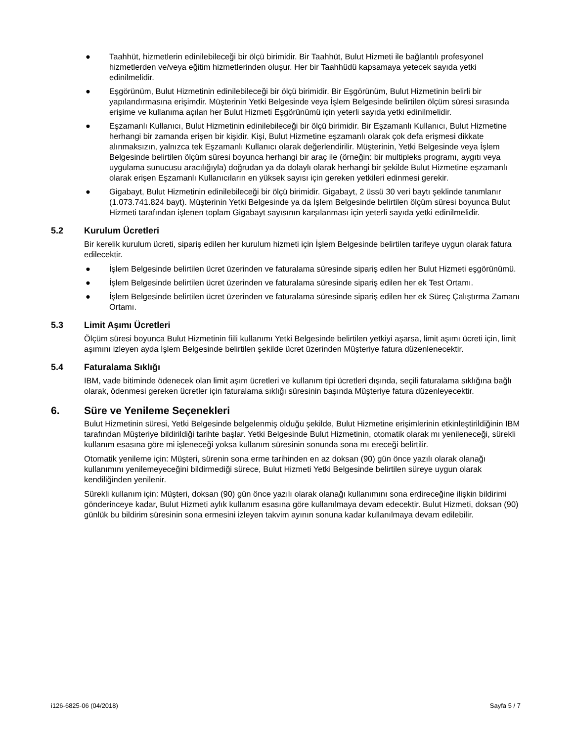● Taahhüt, hizmetlerin edinilebileceği bir ölçü birimidir. Bir Taahhüt, Bulut Hizmeti ile bağlantılı profesyonel hizmetlerden ve/veya eğitim hizmetlerinden oluşur. Her bir Taahhüdü kapsamaya yetecek sayıda yetki edinilmelidir.
● Eşgörünüm, Bulut Hizmetinin edinilebileceği bir ölçü birimidir. Bir Eşgörünüm, Bulut Hizmetinin belirli bir yapılandırmasına erişimdir. Müşterinin Yetki Belgesinde veya İşlem Belgesinde belirtilen ölçüm süresi sırasında erişime ve kullanıma açılan her Bulut Hizmeti Eşgörünümü için yeterli sayıda yetki edinilmelidir.
● Eşzamanlı Kullanıcı, Bulut Hizmetinin edinilebileceği bir ölçü birimidir. Bir Eşzamanlı Kullanıcı, Bulut Hizmetine herhangi bir zamanda erişen bir kişidir. Kişi, Bulut Hizmetine eşzamanlı olarak çok defa erişmesi dikkate alınmaksızın, yalnızca tek Eşzamanlı Kullanıcı olarak değerlendirilir. Müşterinin, Yetki Belgesinde veya İşlem Belgesinde belirtilen ölçüm süresi boyunca herhangi bir araç ile (örneğin: bir multipleks programı, aygıtı veya uygulama sunucusu aracılığıyla) doğrudan ya da dolaylı olarak herhangi bir şekilde Bulut Hizmetine eşzamanlı olarak erişen Eşzamanlı Kullanıcıların en yüksek sayısı için gereken yetkileri edinmesi gerekir.
● Gigabayt, Bulut Hizmetinin edinilebileceği bir ölçü birimidir. Gigabayt, 2 üssü 30 veri baytı şeklinde tanımlanır (1.073.741.824 bayt). Müşterinin Yetki Belgesinde ya da İşlem Belgesinde belirtilen ölçüm süresi boyunca Bulut Hizmeti tarafından işlenen toplam Gigabayt sayısının karşılanması için yeterli sayıda yetki edinilmelidir.
5.2 Kurulum Ücretleri
Bir kerelik kurulum ücreti, sipariş edilen her kurulum hizmeti için İşlem Belgesinde belirtilen tarifeye uygun olarak fatura edilecektir.
● İşlem Belgesinde belirtilen ücret üzerinden ve faturalama süresinde sipariş edilen her Bulut Hizmeti eşgörünümü.
● İşlem Belgesinde belirtilen ücret üzerinden ve faturalama süresinde sipariş edilen her ek Test Ortamı.
● İşlem Belgesinde belirtilen ücret üzerinden ve faturalama süresinde sipariş edilen her ek Süreç Çalıştırma Zamanı Ortamı.
5.3 Limit Aşımı Ücretleri
Ölçüm süresi boyunca Bulut Hizmetinin fiili kullanımı Yetki Belgesinde belirtilen yetkiyi aşarsa, limit aşımı ücreti için, limit aşımını izleyen ayda İşlem Belgesinde belirtilen şekilde ücret üzerinden Müşteriye fatura düzenlenecektir.
5.4 Faturalama Sıklığı
IBM, vade bitiminde ödenecek olan limit aşım ücretleri ve kullanım tipi ücretleri dışında, seçili faturalama sıklığına bağlı olarak, ödenmesi gereken ücretler için faturalama sıklığı süresinin başında Müşteriye fatura düzenleyecektir.
6. Süre ve Yenileme Seçenekleri
Bulut Hizmetinin süresi, Yetki Belgesinde belgelenmiş olduğu şekilde, Bulut Hizmetine erişimlerinin etkinleştirildiğinin IBM tarafından Müşteriye bildirildiği tarihte başlar. Yetki Belgesinde Bulut Hizmetinin, otomatik olarak mı yenileneceği, sürekli kullanım esasına göre mi işleneceği yoksa kullanım süresinin sonunda sona mı ereceği belirtilir.
Otomatik yenileme için: Müşteri, sürenin sona erme tarihinden en az doksan (90) gün önce yazılı olarak olanağı kullanımını yenilemeyeceğini bildirmediği sürece, Bulut Hizmeti Yetki Belgesinde belirtilen süreye uygun olarak kendiliğinden yenilenir.
Sürekli kullanım için: Müşteri, doksan (90) gün önce yazılı olarak olanağı kullanımını sona erdireceğine ilişkin bildirimi gönderinceye kadar, Bulut Hizmeti aylık kullanım esasına göre kullanılmaya devam edecektir. Bulut Hizmeti, doksan (90) günlük bu bildirim süresinin sona ermesini izleyen takvim ayının sonuna kadar kullanılmaya devam edilebilir.
i126-6825-06 (04/2018) Sayfa 5 / 7